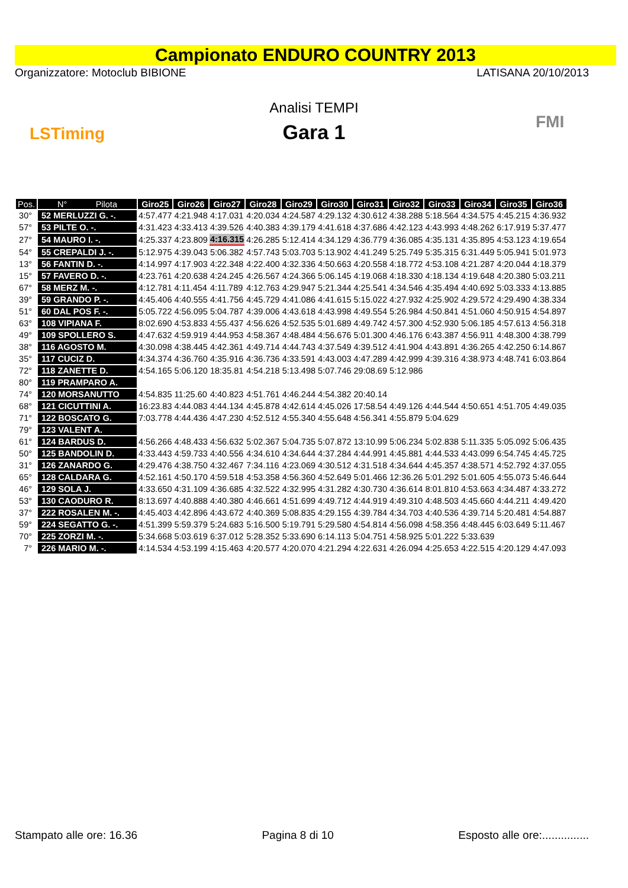Campionato ENDURO COUNTRY 2013
Organizzatore: Motoclub BIBIONE LATISANA 20/10/2013
LSTiming
FMI
Analisi TEMPI
Gara 1
| Pos. | N° Pilota | Giro25 | Giro26 | Giro27 | Giro28 | Giro29 | Giro30 | Giro31 | Giro32 | Giro33 | Giro34 | Giro35 | Giro36 |
| --- | --- | --- | --- | --- | --- | --- | --- | --- | --- | --- | --- | --- | --- |
| 30° | 52 MERLUZZI G. -. | 4:57.477 | 4:21.948 | 4:17.031 | 4:20.034 | 4:24.587 | 4:29.132 | 4:30.612 | 4:38.288 | 5:18.564 | 4:34.575 | 4:45.215 | 4:36.932 |
| 57° | 53 PILTE O. -. | 4:31.423 | 4:33.413 | 4:39.526 | 4:40.383 | 4:39.179 | 4:41.618 | 4:37.686 | 4:42.123 | 4:43.993 | 4:48.262 | 6:17.919 | 5:37.477 |
| 27° | 54 MAURO I. -. | 4:25.337 | 4:23.809 | 4:16.315 | 4:26.285 | 5:12.414 | 4:34.129 | 4:36.779 | 4:36.085 | 4:35.131 | 4:35.895 | 4:53.123 | 4:19.654 |
| 54° | 55 CREPALDI J. -. | 5:12.975 | 4:39.043 | 5:06.382 | 4:57.743 | 5:03.703 | 5:13.902 | 4:41.249 | 5:25.749 | 5:35.315 | 6:31.449 | 5:05.941 | 5:01.973 |
| 13° | 56 FANTIN D. -. | 4:14.997 | 4:17.903 | 4:22.348 | 4:22.400 | 4:32.336 | 4:50.663 | 4:20.558 | 4:18.772 | 4:53.108 | 4:21.287 | 4:20.044 | 4:18.379 |
| 15° | 57 FAVERO D. -. | 4:23.761 | 4:20.638 | 4:24.245 | 4:26.567 | 4:24.366 | 5:06.145 | 4:19.068 | 4:18.330 | 4:18.134 | 4:19.648 | 4:20.380 | 5:03.211 |
| 67° | 58 MERZ M. -. | 4:12.781 | 4:11.454 | 4:11.789 | 4:12.763 | 4:29.947 | 5:21.344 | 4:25.541 | 4:34.546 | 4:35.494 | 4:40.692 | 5:03.333 | 4:13.885 |
| 39° | 59 GRANDO P. -. | 4:45.406 | 4:40.555 | 4:41.756 | 4:45.729 | 4:41.086 | 4:41.615 | 5:15.022 | 4:27.932 | 4:25.902 | 4:29.572 | 4:29.490 | 4:38.334 |
| 51° | 60 DAL POS F. -. | 5:05.722 | 4:56.095 | 5:04.787 | 4:39.006 | 4:43.618 | 4:43.998 | 4:49.554 | 5:26.984 | 4:50.841 | 4:51.060 | 4:50.915 | 4:54.897 |
| 63° | 108 VIPIANA F. | 8:02.690 | 4:53.833 | 4:55.437 | 4:56.626 | 4:52.535 | 5:01.689 | 4:49.742 | 4:57.300 | 4:52.930 | 5:06.185 | 4:57.613 | 4:56.318 |
| 49° | 109 SPOLLERO S. | 4:47.632 | 4:59.919 | 4:44.953 | 4:58.367 | 4:48.484 | 4:56.676 | 5:01.300 | 4:46.176 | 6:43.387 | 4:56.911 | 4:48.300 | 4:38.799 |
| 38° | 116 AGOSTO M. | 4:30.098 | 4:38.445 | 4:42.361 | 4:49.714 | 4:44.743 | 4:37.549 | 4:39.512 | 4:41.904 | 4:43.891 | 4:36.265 | 4:42.250 | 6:14.867 |
| 35° | 117 CUCIZ D. | 4:34.374 | 4:36.760 | 4:35.916 | 4:36.736 | 4:33.591 | 4:43.003 | 4:47.289 | 4:42.999 | 4:39.316 | 4:38.973 | 4:48.741 | 6:03.864 |
| 72° | 118 ZANETTE D. | 4:54.165 | 5:06.120 | 18:35.81 | 4:54.218 | 5:13.498 | 5:07.746 | 29:08.69 | 5:12.986 | | | | |
| 80° | 119 PRAMPARO A. | | | | | | | | | | | | |
| 74° | 120 MORSANUTTO | 4:54.835 | 11:25.60 | 4:40.823 | 4:51.761 | 4:46.244 | 4:54.382 | 20:40.14 | | | | | |
| 68° | 121 CICUTTINI A. | 16:23.83 | 4:44.083 | 4:44.134 | 4:45.878 | 4:42.614 | 4:45.026 | 17:58.54 | 4:49.126 | 4:44.544 | 4:50.651 | 4:51.705 | 4:49.035 |
| 71° | 122 BOSCATO G. | 7:03.778 | 4:44.436 | 4:47.230 | 4:52.512 | 4:55.340 | 4:55.648 | 4:56.341 | 4:55.879 | 5:04.629 | | | |
| 79° | 123 VALENT A. | | | | | | | | | | | | |
| 61° | 124 BARDUS D. | 4:56.266 | 4:48.433 | 4:56.632 | 5:02.367 | 5:04.735 | 5:07.872 | 13:10.99 | 5:06.234 | 5:02.838 | 5:11.335 | 5:05.092 | 5:06.435 |
| 50° | 125 BANDOLIN D. | 4:33.443 | 4:59.733 | 4:40.556 | 4:34.610 | 4:34.644 | 4:37.284 | 4:44.991 | 4:45.881 | 4:44.533 | 4:43.099 | 6:54.745 | 4:45.725 |
| 31° | 126 ZANARDO G. | 4:29.476 | 4:38.750 | 4:32.467 | 7:34.116 | 4:23.069 | 4:30.512 | 4:31.518 | 4:34.644 | 4:45.357 | 4:38.571 | 4:52.792 | 4:37.055 |
| 65° | 128 CALDARA G. | 4:52.161 | 4:50.170 | 4:59.518 | 4:53.358 | 4:56.360 | 4:52.649 | 5:01.466 | 12:36.26 | 5:01.292 | 5:01.605 | 4:55.073 | 5:46.644 |
| 46° | 129 SOLA J. | 4:33.650 | 4:31.109 | 4:36.685 | 4:32.522 | 4:32.995 | 4:31.282 | 4:30.730 | 4:36.614 | 8:01.810 | 4:53.663 | 4:34.487 | 4:33.272 |
| 53° | 130 CAODURO R. | 8:13.697 | 4:40.888 | 4:40.380 | 4:46.661 | 4:51.699 | 4:49.712 | 4:44.919 | 4:49.310 | 4:48.503 | 4:45.660 | 4:44.211 | 4:49.420 |
| 37° | 222 ROSALEN M. -. | 4:45.403 | 4:42.896 | 4:43.672 | 4:40.369 | 5:08.835 | 4:29.155 | 4:39.784 | 4:34.703 | 4:40.536 | 4:39.714 | 5:20.481 | 4:54.887 |
| 59° | 224 SEGATTO G. -. | 4:51.399 | 5:59.379 | 5:24.683 | 5:16.500 | 5:19.791 | 5:29.580 | 4:54.814 | 4:56.098 | 4:58.356 | 4:48.445 | 6:03.649 | 5:11.467 |
| 70° | 225 ZORZI M. -. | 5:34.668 | 5:03.619 | 6:37.012 | 5:28.352 | 5:33.690 | 6:14.113 | 5:04.751 | 4:58.925 | 5:01.222 | 5:33.639 | | |
| 7° | 226 MARIO M. -. | 4:14.534 | 4:53.199 | 4:15.463 | 4:20.577 | 4:20.070 | 4:21.294 | 4:22.631 | 4:26.094 | 4:25.653 | 4:22.515 | 4:20.129 | 4:47.093 |
Stampato alle ore: 16.36 Pagina 8 di 10 Esposto alle ore:...............